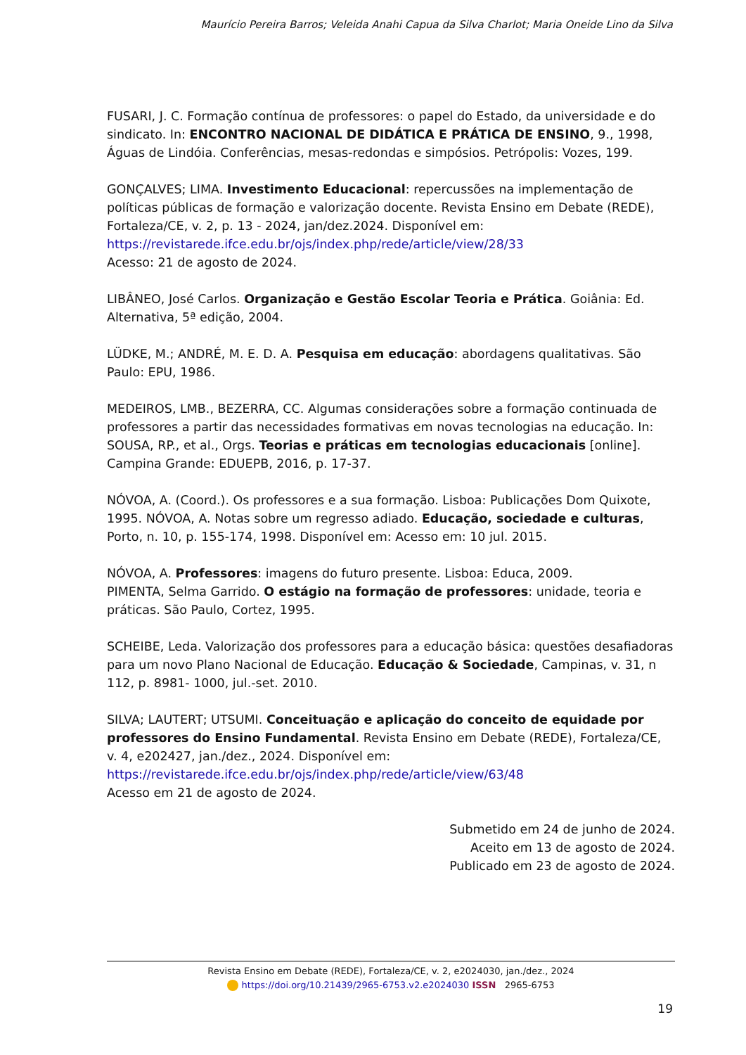Maurício Pereira Barros; Veleida Anahi Capua da Silva Charlot; Maria Oneide Lino da Silva
FUSARI, J. C. Formação contínua de professores: o papel do Estado, da universidade e do sindicato. In: ENCONTRO NACIONAL DE DIDÁTICA E PRÁTICA DE ENSINO, 9., 1998, Águas de Lindóia. Conferências, mesas-redondas e simpósios. Petrópolis: Vozes, 199.
GONÇALVES; LIMA. Investimento Educacional: repercussões na implementação de políticas públicas de formação e valorização docente. Revista Ensino em Debate (REDE), Fortaleza/CE, v. 2, p. 13 - 2024, jan/dez.2024. Disponível em:
https://revistarede.ifce.edu.br/ojs/index.php/rede/article/view/28/33
Acesso: 21 de agosto de 2024.
LIBÂNEO, José Carlos. Organização e Gestão Escolar Teoria e Prática. Goiânia: Ed. Alternativa, 5ª edição, 2004.
LÜDKE, M.; ANDRÉ, M. E. D. A. Pesquisa em educação: abordagens qualitativas. São Paulo: EPU, 1986.
MEDEIROS, LMB., BEZERRA, CC. Algumas considerações sobre a formação continuada de professores a partir das necessidades formativas em novas tecnologias na educação. In: SOUSA, RP., et al., Orgs. Teorias e práticas em tecnologias educacionais [online]. Campina Grande: EDUEPB, 2016, p. 17-37.
NÓVOA, A. (Coord.). Os professores e a sua formação. Lisboa: Publicações Dom Quixote, 1995. NÓVOA, A. Notas sobre um regresso adiado. Educação, sociedade e culturas, Porto, n. 10, p. 155-174, 1998. Disponível em: Acesso em: 10 jul. 2015.
NÓVOA, A. Professores: imagens do futuro presente. Lisboa: Educa, 2009.
PIMENTA, Selma Garrido. O estágio na formação de professores: unidade, teoria e práticas. São Paulo, Cortez, 1995.
SCHEIBE, Leda. Valorização dos professores para a educação básica: questões desafiadoras para um novo Plano Nacional de Educação. Educação & Sociedade, Campinas, v. 31, n 112, p. 8981- 1000, jul.-set. 2010.
SILVA; LAUTERT; UTSUMI. Conceituação e aplicação do conceito de equidade por professores do Ensino Fundamental. Revista Ensino em Debate (REDE), Fortaleza/CE, v. 4, e202427, jan./dez., 2024. Disponível em:
https://revistarede.ifce.edu.br/ojs/index.php/rede/article/view/63/48
Acesso em 21 de agosto de 2024.
Submetido em 24 de junho de 2024.
Aceito em 13 de agosto de 2024.
Publicado em 23 de agosto de 2024.
Revista Ensino em Debate (REDE), Fortaleza/CE, v. 2, e2024030, jan./dez., 2024
https://doi.org/10.21439/2965-6753.v2.e2024030 ISSN 2965-6753
19